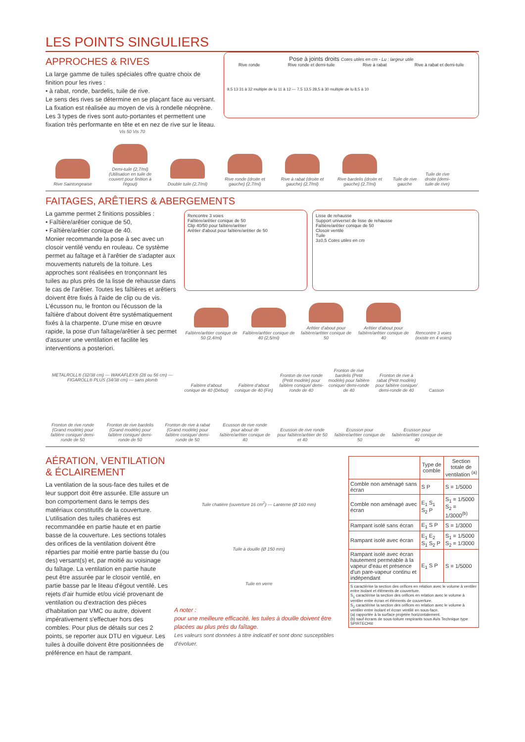LES POINTS SINGULIERS
APPROCHES & RIVES
La large gamme de tuiles spéciales offre quatre choix de finition pour les rives :
• à rabat, ronde, bardelis, tuile de rive.
Le sens des rives se détermine en se plaçant face au versant. La fixation est réalisée au moyen de vis à rondelle néoprène. Les 3 types de rives sont auto-portantes et permettent une fixation très performante en tête et en nez de rive sur le liteau.
Vis 50 Vis 70
Pose à joints droits Cotes utiles en cm - Lu : largeur utile
Rive ronde Rive ronde et demi-tuile Rive à rabat Rive à rabat et demi-tuile
9,5 13 31 à 32 multiple de lu 11 à 12 — 7,5 13,5 28,5 à 30 multiple de lu 8,5 à 10
Rive Saintongeaise
Demi-tuile (2,7/ml) (Utilisation en tuile de couvert pour finition à l'égout)
Double tuile (2,7/ml)
Rive ronde (droite et gauche) (2,7/ml)
Rive à rabat (droite et gauche) (2,7/ml)
Rive bardelis (droite et gauche) (2,7/ml)
Tuile de rive gauche
Tuile de rive droite (demi-tuile de rive)
FAITAGES, ARÊTIERS & ABERGEMENTS
La gamme permet 2 finitions possibles :
• Faîtière/arêtier conique de 50,
• Faîtière/arêtier conique de 40.
Monier recommande la pose à sec avec un closoir ventilé vendu en rouleau. Ce système permet au faîtage et à l'arêtier de s'adapter aux mouvements naturels de la toiture. Les approches sont réalisées en tronçonnant les tuiles au plus près de la lisse de rehausse dans le cas de l'arêtier. Toutes les faîtières et arêtiers doivent être fixés à l'aide de clip ou de vis. L'écusson nu, le fronton ou l'écusson de la faîtière d'about doivent être systématiquement fixés à la charpente. D'une mise en œuvre rapide, la pose d'un faîtage/arêtier à sec permet d'assurer une ventilation et facilite les interventions a posteriori.
METALROLL® (32/38 cm) — WAKAFLEX® (28 ou 56 cm) — FIGAROLL® PLUS (34/38 cm) — sans plomb
Rencontre 3 voies
Faîtière/arêtier conique de 50
Clip 40/50 pour faîtière/arêtier
Arêtier d'about pour faîtière/arêtier de 50
Lisse de rehausse
Support universel de lisse de rehausse
Faîtière/arêtier conique de 50
Closoir ventilé
Tuile
3±0,5 Cotes utiles en cm
Faîtière/arêtier conique de 50 (2,4/ml)
Faîtière/arêtier conique de 40 (2,5/ml)
Arêtier d'about pour faîtière/arêtier conique de 50
Arêtier d'about pour faîtière/arêtier conique de 40
Rencontre 3 voies (existe en 4 voies)
Faîtière d'about conique de 40 (Début)
Faîtière d'about conique de 40 (Fin)
Fronton de rive ronde (Petit modèle) pour faîtière conique/ demi-ronde de 40
Fronton de rive bardelis (Petit modèle) pour faîtière conique/ demi-ronde de 40
Fronton de rive à rabat (Petit modèle) pour faîtière conique/ demi-ronde de 40
Casson
Fronton de rive ronde (Grand modèle) pour faîtière conique/ demi-ronde de 50
Fronton de rive bardelis (Grand modèle) pour faîtière conique/ demi-ronde de 50
Fronton de rive à rabat (Grand modèle) pour faîtière conique/ demi-ronde de 50
Ecusson de rive ronde pour about de faîtière/arêtier conique de 40
Ecusson de rive ronde pour faîtière/arêtier de 50 et 40
Ecusson pour faîtière/arêtier conique de 50
Ecusson pour faîtière/arêtier conique de 40
AÉRATION, VENTILATION & ÉCLAIREMENT
La ventilation de la sous-face des tuiles et de leur support doit être assurée. Elle assure un bon comportement dans le temps des matériaux constitutifs de la couverture. L'utilisation des tuiles chatières est recommandée en partie haute et en partie basse de la couverture. Les sections totales des orifices de la ventilation doivent être réparties par moitié entre partie basse du (ou des) versant(s) et, par moitié au voisinage du faîtage. La ventilation en partie haute peut être assurée par le closoir ventilé, en partie basse par le liteau d'égout ventilé. Les rejets d'air humide et/ou vicié provenant de ventilation ou d'extraction des pièces d'habitation par VMC ou autre, doivent impérativement s'effectuer hors des combles. Pour plus de détails sur ces 2 points, se reporter aux DTU en vigueur. Les tuiles à douille doivent être positionnées de préférence en haut de rampant.
Tuile chatière (ouverture 16 cm<sup>2</sup>) — Lanterne (Ø 160 mm)
Tuile à douille (Ø 150 mm)
Tuile en verre
A noter :
pour une meilleure efficacité, les tuiles à douille doivent être placées au plus près du faîtage.
Les valeurs sont données à titre indicatif et sont donc susceptibles d'évoluer.
| | Type de comble | Section totale de ventilation <sup>(a)</sup> |
| --- | --- | --- |
| Comble non aménagé sans écran | S P | S = 1/5000 |
| Comble non aménagé avec écran | E<sub>1</sub> S<sub>1</sub> S<sub>2</sub> P | S<sub>1</sub> = 1/5000 S<sub>2</sub> = 1/3000<sup>(b)</sup> |
| Rampant isolé sans écran | E<sub>1</sub> S P | S = 1/3000 |
| Rampant isolé avec écran | E<sub>1</sub> E<sub>2</sub> S<sub>1</sub> S<sub>2</sub> P | S<sub>1</sub> = 1/5000 S<sub>2</sub> = 1/3000 |
| Rampant isolé avec écran hautement perméable à la vapeur d'eau et présence d'un pare-vapeur continu et indépendant | E<sub>1</sub> S P | S = 1/5000 |
| S caractérise la section des orifices en relation avec le volume à ventiler entre isolant et éléments de couverture. S<sub>1</sub> caractérise la section des orifices en relation avec le volume à ventiler entre écran et éléments de couverture. S<sub>2</sub> caractérise la section des orifices en relation avec le volume à ventiler entre isolant et écran ventilé en sous-face. (a) rapportée à la surface projetée horizontalement. (b) sauf écrans de sous-toiture respirants sous Avis Technique type SPIRTECH® | | |